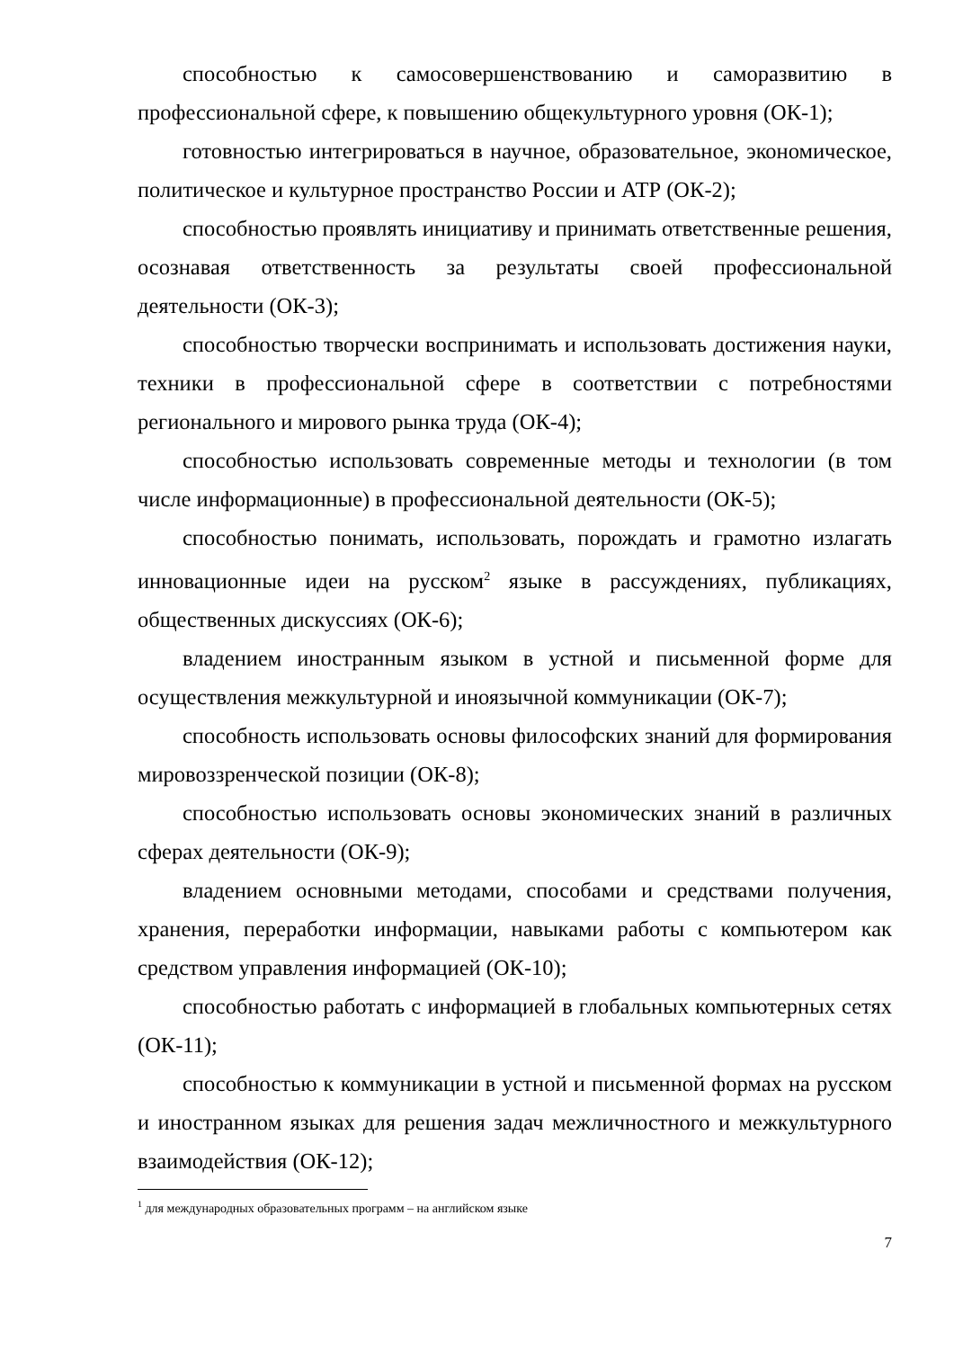способностью к самосовершенствованию и саморазвитию в профессиональной сфере, к повышению общекультурного уровня (ОК-1);
готовностью интегрироваться в научное, образовательное, экономическое, политическое и культурное пространство России и АТР (ОК-2);
способностью проявлять инициативу и принимать ответственные решения, осознавая ответственность за результаты своей профессиональной деятельности (ОК-3);
способностью творчески воспринимать и использовать достижения науки, техники в профессиональной сфере в соответствии с потребностями регионального и мирового рынка труда (ОК-4);
способностью использовать современные методы и технологии (в том числе информационные) в профессиональной деятельности (ОК-5);
способностью понимать, использовать, порождать и грамотно излагать инновационные идеи на русском<sup>2</sup> языке в рассуждениях, публикациях, общественных дискуссиях (ОК-6);
владением иностранным языком в устной и письменной форме для осуществления межкультурной и иноязычной коммуникации (ОК-7);
способность использовать основы философских знаний для формирования мировоззренческой позиции (ОК-8);
способностью использовать основы экономических знаний в различных сферах деятельности (ОК-9);
владением основными методами, способами и средствами получения, хранения, переработки информации, навыками работы с компьютером как средством управления информацией (ОК-10);
способностью работать с информацией в глобальных компьютерных сетях (ОК-11);
способностью к коммуникации в устной и письменной формах на русском и иностранном языках для решения задач межличностного и межкультурного взаимодействия (ОК-12);
<sup>1</sup> для международных образовательных программ – на английском языке
7